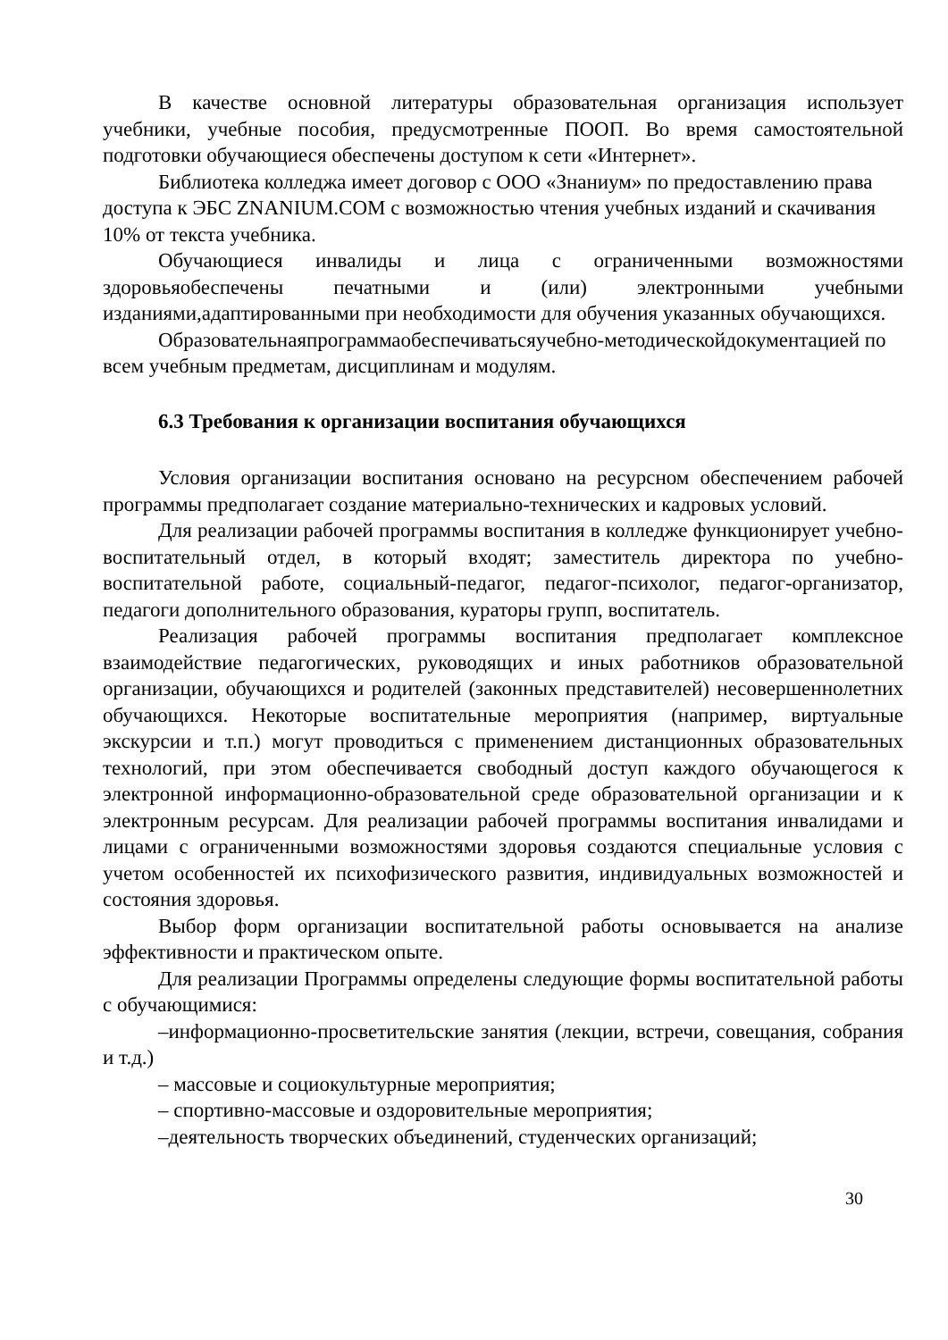В качестве основной литературы образовательная организация использует учебники, учебные пособия, предусмотренные ПООП. Во время самостоятельной подготовки обучающиеся обеспечены доступом к сети «Интернет».
Библиотека колледжа имеет договор с ООО «Знаниум» по предоставлению права доступа к ЭБС ZNANIUM.COM с возможностью чтения учебных изданий и скачивания 10% от текста учебника.
Обучающиеся инвалиды и лица с ограниченными возможностями здоровьяобеспечены печатными и (или) электронными учебными изданиями,адаптированными при необходимости для обучения указанных обучающихся.
Образовательнаяпрограммаобеспечиватьсяучебно-методическойдокументацией по всем учебным предметам, дисциплинам и модулям.
6.3 Требования к организации воспитания обучающихся
Условия организации воспитания основано на ресурсном обеспечением рабочей программы предполагает создание материально-технических и кадровых условий.
Для реализации рабочей программы воспитания в колледже функционирует учебно-воспитательный отдел, в который входят; заместитель директора по учебно-воспитательной работе, социальный-педагог, педагог-психолог, педагог-организатор, педагоги дополнительного образования, кураторы групп, воспитатель.
Реализация рабочей программы воспитания предполагает комплексное взаимодействие педагогических, руководящих и иных работников образовательной организации, обучающихся и родителей (законных представителей) несовершеннолетних обучающихся. Некоторые воспитательные мероприятия (например, виртуальные экскурсии и т.п.) могут проводиться с применением дистанционных образовательных технологий, при этом обеспечивается свободный доступ каждого обучающегося к электронной информационно-образовательной среде образовательной организации и к электронным ресурсам. Для реализации рабочей программы воспитания инвалидами и лицами с ограниченными возможностями здоровья создаются специальные условия с учетом особенностей их психофизического развития, индивидуальных возможностей и состояния здоровья.
Выбор форм организации воспитательной работы основывается на анализе эффективности и практическом опыте.
Для реализации Программы определены следующие формы воспитательной работы с обучающимися:
–информационно-просветительские занятия (лекции, встречи, совещания, собрания и т.д.)
– массовые и социокультурные мероприятия;
– спортивно-массовые и оздоровительные мероприятия;
–деятельность творческих объединений, студенческих организаций;
30